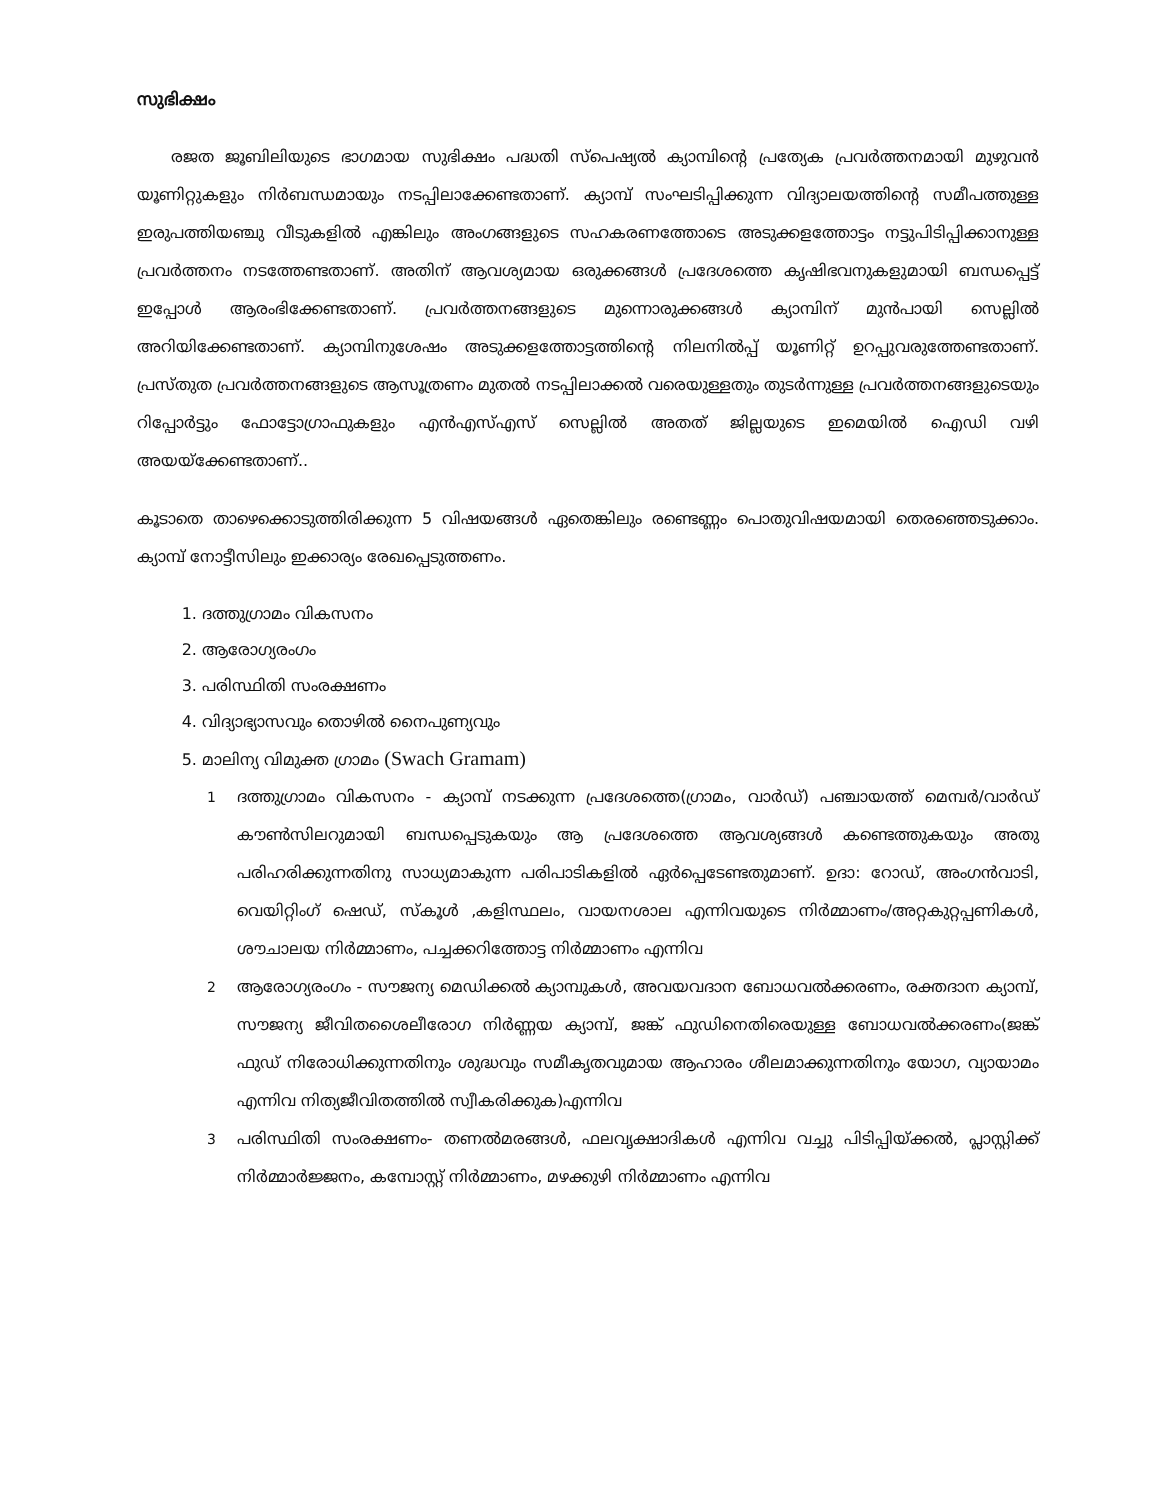സുഭിക്ഷം
രജത ജൂബിലിയുടെ ഭാഗമായ സുഭിക്ഷം പദ്ധതി സ്‌പെഷ്യൽ ക്യാമ്പിന്റെ പ്രത്യേക പ്രവർത്തനമായി മുഴുവൻ യൂണിറ്റുകളും നിർബന്ധമായും നടപ്പിലാക്കേണ്ടതാണ്. ക്യാമ്പ് സംഘടിപ്പിക്കുന്ന വിദ്യാലയത്തിന്റെ സമീപത്തുള്ള ഇരുപത്തിയഞ്ചു വീടുകളിൽ എങ്കിലും അംഗങ്ങളുടെ സഹകരണത്തോടെ അടുക്കളത്തോട്ടം നട്ടുപിടിപ്പിക്കാനുള്ള പ്രവർത്തനം നടത്തേണ്ടതാണ്. അതിന് ആവശ്യമായ ഒരുക്കങ്ങൾ പ്രദേശത്തെ കൃഷിഭവനുകളുമായി ബന്ധപ്പെട്ട് ഇപ്പോൾ ആരംഭിക്കേണ്ടതാണ്. പ്രവർത്തനങ്ങളുടെ മുന്നൊരുക്കങ്ങൾ ക്യാമ്പിന് മുൻപായി സെല്ലിൽ അറിയിക്കേണ്ടതാണ്. ക്യാമ്പിനുശേഷം അടുക്കളത്തോട്ടത്തിന്റെ നിലനിൽപ്പ് യൂണിറ്റ് ഉറപ്പുവരുത്തേണ്ടതാണ്. പ്രസ്തുത പ്രവർത്തനങ്ങളുടെ ആസൂത്രണം മുതൽ നടപ്പിലാക്കൽ വരെയുള്ളതും തുടർന്നുള്ള പ്രവർത്തനങ്ങളുടെയും റിപ്പോർട്ടും ഫോട്ടോഗ്രാഫുകളും എൻഎസ്എസ് സെല്ലിൽ അതത് ജില്ലയുടെ ഇമെയിൽ ഐഡി വഴി അയയ്ക്കേണ്ടതാണ്..
കൂടാതെ താഴെക്കൊടുത്തിരിക്കുന്ന 5 വിഷയങ്ങൾ ഏതെങ്കിലും രണ്ടെണ്ണം പൊതുവിഷയമായി തെരഞ്ഞെടുക്കാം. ക്യാമ്പ് നോട്ടീസിലും ഇക്കാര്യം രേഖപ്പെടുത്തണം.
1. ദത്തുഗ്രാമം വികസനം
2. ആരോഗ്യരംഗം
3. പരിസ്ഥിതി സംരക്ഷണം
4. വിദ്യാഭ്യാസവും തൊഴിൽ നൈപുണ്യവും
5. മാലിന്യ വിമുക്ത ഗ്രാമം (Swach Gramam)
1 ദത്തുഗ്രാമം വികസനം - ക്യാമ്പ് നടക്കുന്ന പ്രദേശത്തെ(ഗ്രാമം, വാർഡ്) പഞ്ചായത്ത് മെമ്പർ/വാർഡ് കൗൺസിലറുമായി ബന്ധപ്പെടുകയും ആ പ്രദേശത്തെ ആവശ്യങ്ങൾ കണ്ടെത്തുകയും അതു പരിഹരിക്കുന്നതിനു സാധ്യമാകുന്ന പരിപാടികളിൽ ഏർപ്പെടേണ്ടതുമാണ്. ഉദാ: റോഡ്, അംഗൻവാടി, വെയിറ്റിംഗ് ഷെഡ്, സ്കൂൾ ,കളിസ്ഥലം, വായനശാല എന്നിവയുടെ നിർമ്മാണം/അറ്റകുറ്റപ്പണികൾ, ശൗചാലയ നിർമ്മാണം, പച്ചക്കറിത്തോട്ട നിർമ്മാണം എന്നിവ
2 ആരോഗ്യരംഗം - സൗജന്യ മെഡിക്കൽ ക്യാമ്പുകൾ, അവയവദാന ബോധവൽക്കരണം, രക്തദാന ക്യാമ്പ്, സൗജന്യ ജീവിതശൈലീരോഗ നിർണ്ണയ ക്യാമ്പ്, ജങ്ക് ഫുഡിനെതിരെയുള്ള ബോധവൽക്കരണം(ജങ്ക് ഫുഡ് നിരോധിക്കുന്നതിനും ശുദ്ധവും സമീകൃതവുമായ ആഹാരം ശീലമാക്കുന്നതിനും യോഗ, വ്യായാമം എന്നിവ നിത്യജീവിതത്തിൽ സ്വീകരിക്കുക)എന്നിവ
3 പരിസ്ഥിതി സംരക്ഷണം- തണൽമരങ്ങൾ, ഫലവൃക്ഷാദികൾ എന്നിവ വച്ചു പിടിപ്പിയ്ക്കൽ, പ്ലാസ്റ്റിക്ക് നിർമ്മാർജ്ജനം, കമ്പോസ്റ്റ് നിർമ്മാണം, മഴക്കുഴി നിർമ്മാണം എന്നിവ